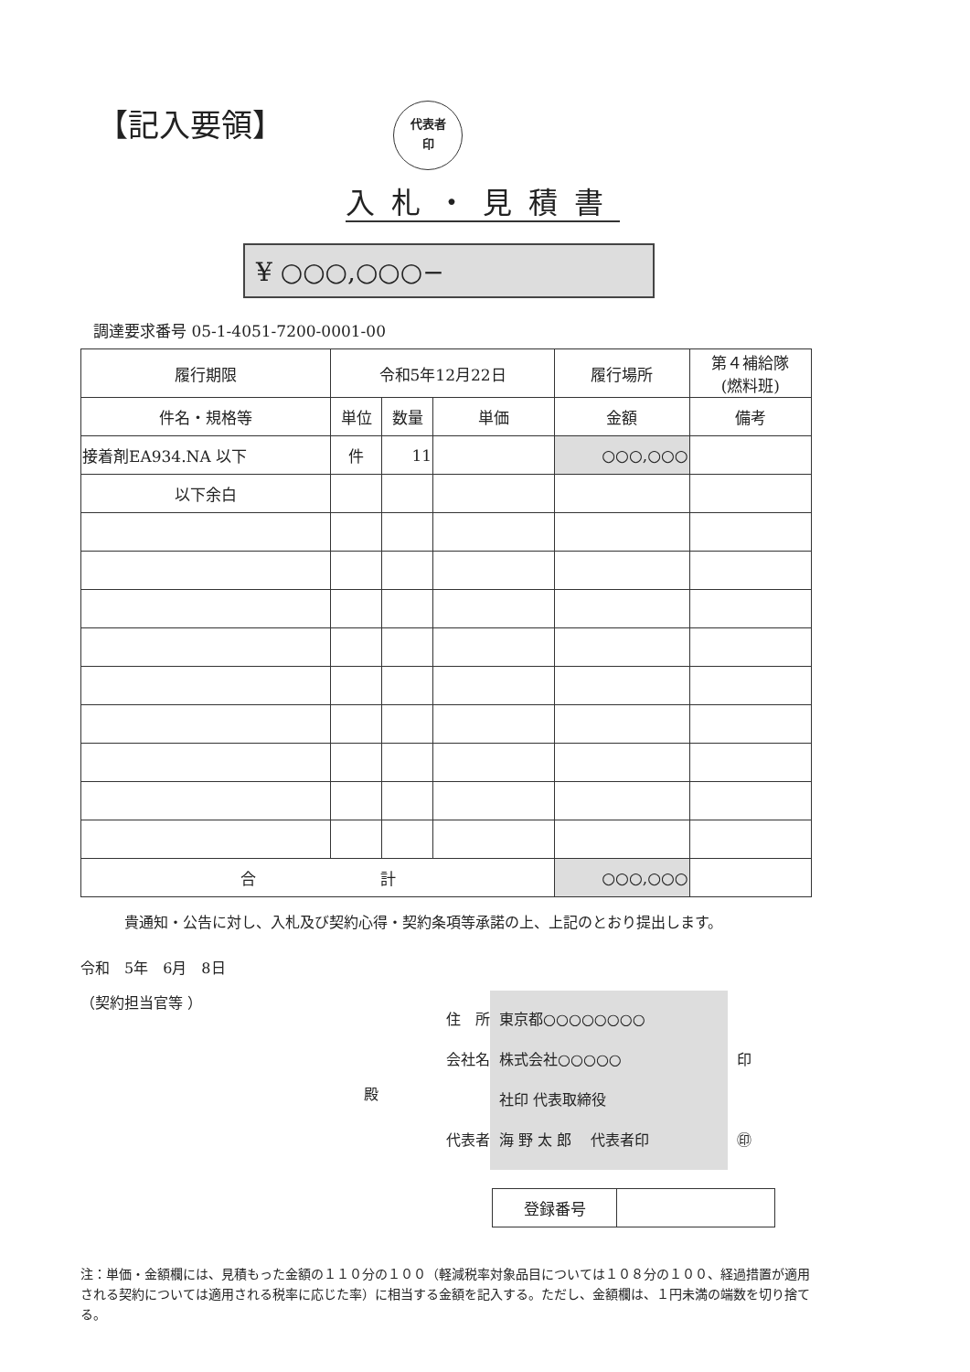【記入要領】
代表者
印
入札・見積書
¥ ○○○,○○○−
調達要求番号 05-1-4051-7200-0001-00
| 履行期限 | 令和5年12月22日 | | | 履行場所 | 第４補給隊 (燃料班) |
| 件名・規格等 | 単位 | 数量 | 単価 | 金額 | 備考 |
| 接着剤EA934.NA 以下 | 件 | 11 | | ○○○,○○○ | |
| 以下余白 | | | | | |
| 合 計 | | | | ○○○,○○○ | |
貴通知・公告に対し、入札及び契約心得・契約条項等承諾の上、上記のとおり提出します。
令和　5年　6月　8日
（契約担当官等 ）
殿
住　所
会社名
代表者
東京都○○○○○○○○
株式会社○○○○○
社印 代表取締役
海 野 太 郎 　代表者印
印
㊞
| 登録番号 | |
注：単価・金額欄には、見積もった金額の１１０分の１００（軽減税率対象品目については１０８分の１００、経過措置が適用される契約については適用される税率に応じた率）に相当する金額を記入する。ただし、金額欄は、１円未満の端数を切り捨てる。